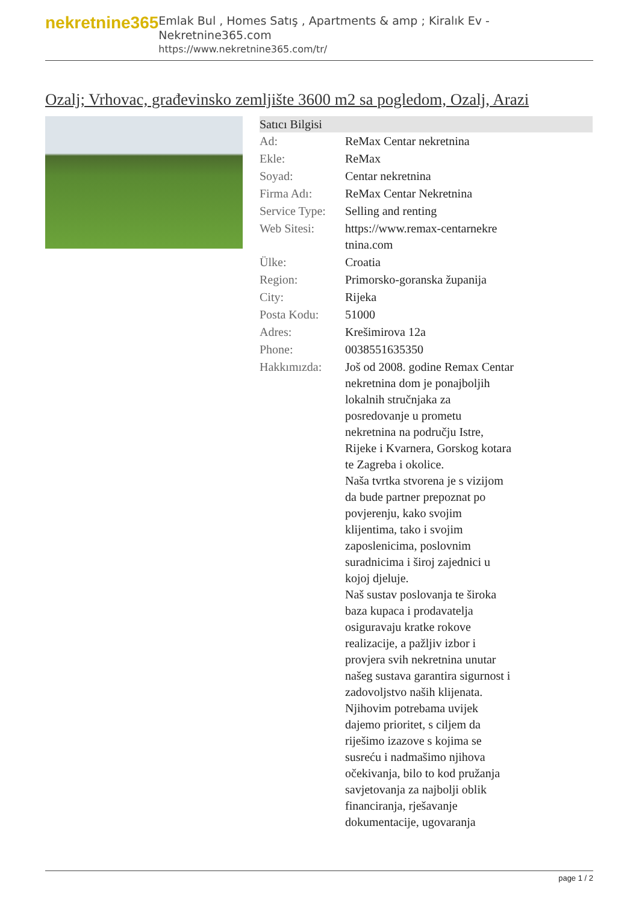nekretnine365
Emlak Bul , Homes Satış , Apartments & amp ; Kiralık Ev - Nekretnine365.com
https://www.nekretnine365.com/tr/
Ozalj; Vrhovac, građevinsko zemljište 3600 m2 sa pogledom, Ozalj, Arazi
| Satıcı Bilgisi | | |
| --- | --- | --- |
| Ad: | ReMax Centar nekretnina | |
| Ekle: | ReMax | |
| Soyad: | Centar nekretnina | |
| Firma Adı: | ReMax Centar Nekretnina | |
| Service Type: | Selling and renting | |
| Web Sitesi: | https://www.remax-centarnekre tnina.com | |
| Ülke: | Croatia | |
| Region: | Primorsko-goranska županija | |
| City: | Rijeka | |
| Posta Kodu: | 51000 | |
| Adres: | Krešimirova 12a | |
| Phone: | 0038551635350 | |
| Hakkımızda: | Još od 2008. godine Remax Centar nekretnina dom je ponajboljih lokalnih stručnjaka za posredovanje u prometu nekretnina na području Istre, Rijeke i Kvarnera, Gorskog kotara te Zagreba i okolice. Naša tvrtka stvorena je s vizijom da bude partner prepoznat po povjerenju, kako svojim klijentima, tako i svojim zaposlenicima, poslovnim suradnicima i široj zajednici u kojoj djeluje. Naš sustav poslovanja te široka baza kupaca i prodavatelja osiguravaju kratke rokove realizacije, a pažljiv izbor i provjera svih nekretnina unutar našeg sustava garantira sigurnost i zadovoljstvo naših klijenata. Njihovim potrebama uvijek dajemo prioritet, s ciljem da riješimo izazove s kojima se susreću i nadmašimo njihova očekivanja, bilo to kod pružanja savjetovanja za najbolji oblik financiranja, rješavanje dokumentacije, ugovaranja | |
page 1 / 2